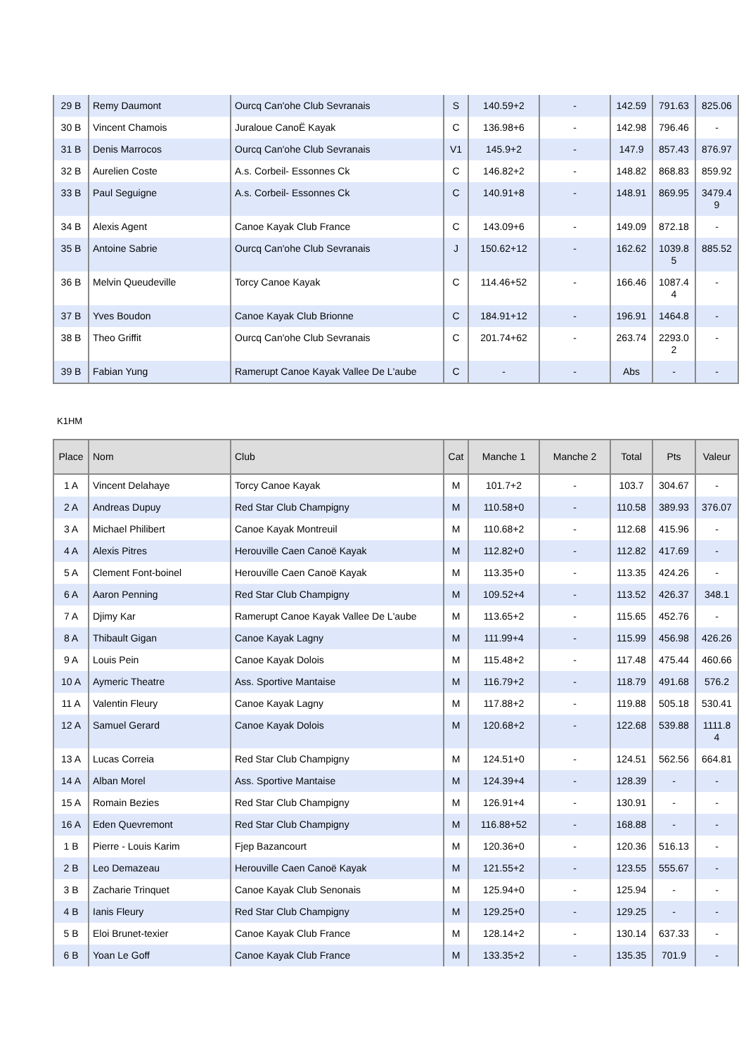| 29 B | Remy Daumont | Ourcq Can'ohe Club Sevranais | S | 140.59+2 | - | 142.59 | 791.63 | 825.06 |
| 30 B | Vincent Chamois | Juraloue CanoË Kayak | C | 136.98+6 | - | 142.98 | 796.46 | - |
| 31 B | Denis Marrocos | Ourcq Can'ohe Club Sevranais | V1 | 145.9+2 | - | 147.9 | 857.43 | 876.97 |
| 32 B | Aurelien Coste | A.s. Corbeil- Essonnes Ck | C | 146.82+2 | - | 148.82 | 868.83 | 859.92 |
| 33 B | Paul Seguigne | A.s. Corbeil- Essonnes Ck | C | 140.91+8 | - | 148.91 | 869.95 | 3479.4 9 |
| 34 B | Alexis Agent | Canoe Kayak Club France | C | 143.09+6 | - | 149.09 | 872.18 | - |
| 35 B | Antoine Sabrie | Ourcq Can'ohe Club Sevranais | J | 150.62+12 | - | 162.62 | 1039.8 5 | 885.52 |
| 36 B | Melvin Queudeville | Torcy Canoe Kayak | C | 114.46+52 | - | 166.46 | 1087.4 4 | - |
| 37 B | Yves Boudon | Canoe Kayak Club Brionne | C | 184.91+12 | - | 196.91 | 1464.8 | - |
| 38 B | Theo Griffit | Ourcq Can'ohe Club Sevranais | C | 201.74+62 | - | 263.74 | 2293.0 2 | - |
| 39 B | Fabian Yung | Ramerupt Canoe Kayak Vallee De L'aube | C | - | - | Abs | - | - |
K1HM
| Place | Nom | Club | Cat | Manche 1 | Manche 2 | Total | Pts | Valeur |
| --- | --- | --- | --- | --- | --- | --- | --- | --- |
| 1 A | Vincent Delahaye | Torcy Canoe Kayak | M | 101.7+2 | - | 103.7 | 304.67 | - |
| 2 A | Andreas Dupuy | Red Star Club Champigny | M | 110.58+0 | - | 110.58 | 389.93 | 376.07 |
| 3 A | Michael Philibert | Canoe Kayak Montreuil | M | 110.68+2 | - | 112.68 | 415.96 | - |
| 4 A | Alexis Pitres | Herouville Caen Canoë Kayak | M | 112.82+0 | - | 112.82 | 417.69 | - |
| 5 A | Clement Font-boinel | Herouville Caen Canoë Kayak | M | 113.35+0 | - | 113.35 | 424.26 | - |
| 6 A | Aaron Penning | Red Star Club Champigny | M | 109.52+4 | - | 113.52 | 426.37 | 348.1 |
| 7 A | Djimy Kar | Ramerupt Canoe Kayak Vallee De L'aube | M | 113.65+2 | - | 115.65 | 452.76 | - |
| 8 A | Thibault Gigan | Canoe Kayak Lagny | M | 111.99+4 | - | 115.99 | 456.98 | 426.26 |
| 9 A | Louis Pein | Canoe Kayak Dolois | M | 115.48+2 | - | 117.48 | 475.44 | 460.66 |
| 10 A | Aymeric Theatre | Ass. Sportive Mantaise | M | 116.79+2 | - | 118.79 | 491.68 | 576.2 |
| 11 A | Valentin Fleury | Canoe Kayak Lagny | M | 117.88+2 | - | 119.88 | 505.18 | 530.41 |
| 12 A | Samuel Gerard | Canoe Kayak Dolois | M | 120.68+2 | - | 122.68 | 539.88 | 1111.8 4 |
| 13 A | Lucas Correia | Red Star Club Champigny | M | 124.51+0 | - | 124.51 | 562.56 | 664.81 |
| 14 A | Alban Morel | Ass. Sportive Mantaise | M | 124.39+4 | - | 128.39 | - | - |
| 15 A | Romain Bezies | Red Star Club Champigny | M | 126.91+4 | - | 130.91 | - | - |
| 16 A | Eden Quevremont | Red Star Club Champigny | M | 116.88+52 | - | 168.88 | - | - |
| 1 B | Pierre - Louis Karim | Fjep Bazancourt | M | 120.36+0 | - | 120.36 | 516.13 | - |
| 2 B | Leo Demazeau | Herouville Caen Canoë Kayak | M | 121.55+2 | - | 123.55 | 555.67 | - |
| 3 B | Zacharie Trinquet | Canoe Kayak Club Senonais | M | 125.94+0 | - | 125.94 | - | - |
| 4 B | Ianis Fleury | Red Star Club Champigny | M | 129.25+0 | - | 129.25 | - | - |
| 5 B | Eloi Brunet-texier | Canoe Kayak Club France | M | 128.14+2 | - | 130.14 | 637.33 | - |
| 6 B | Yoan Le Goff | Canoe Kayak Club France | M | 133.35+2 | - | 135.35 | 701.9 | - |